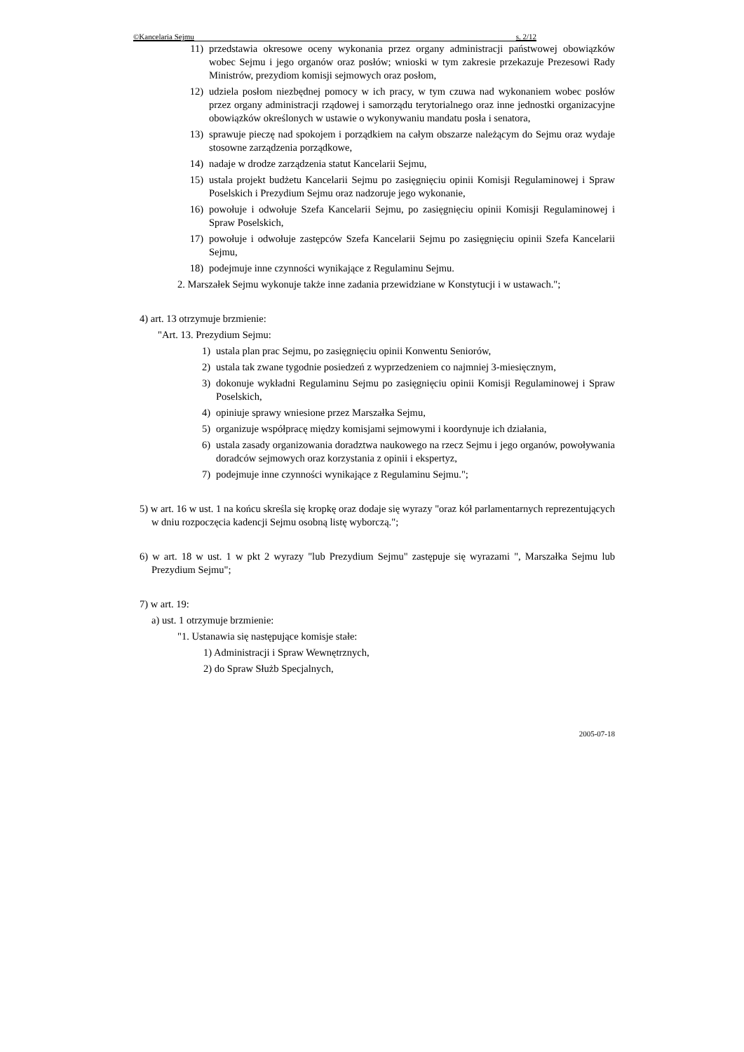©Kancelaria Sejmu s. 2/12
11) przedstawia okresowe oceny wykonania przez organy administracji państwowej obowiązków wobec Sejmu i jego organów oraz posłów; wnioski w tym zakresie przekazuje Prezesowi Rady Ministrów, prezydiom komisji sejmowych oraz posłom,
12) udziela posłom niezbędnej pomocy w ich pracy, w tym czuwa nad wykonaniem wobec posłów przez organy administracji rządowej i samorządu terytorialnego oraz inne jednostki organizacyjne obowiązków określonych w ustawie o wykonywaniu mandatu posła i senatora,
13) sprawuje pieczę nad spokojem i porządkiem na całym obszarze należącym do Sejmu oraz wydaje stosowne zarządzenia porządkowe,
14) nadaje w drodze zarządzenia statut Kancelarii Sejmu,
15) ustala projekt budżetu Kancelarii Sejmu po zasięgnięciu opinii Komisji Regulaminowej i Spraw Poselskich i Prezydium Sejmu oraz nadzoruje jego wykonanie,
16) powołuje i odwołuje Szefa Kancelarii Sejmu, po zasięgnięciu opinii Komisji Regulaminowej i Spraw Poselskich,
17) powołuje i odwołuje zastępców Szefa Kancelarii Sejmu po zasięgnięciu opinii Szefa Kancelarii Sejmu,
18) podejmuje inne czynności wynikające z Regulaminu Sejmu.
2. Marszałek Sejmu wykonuje także inne zadania przewidziane w Konstytucji i w ustawach.";
4) art. 13 otrzymuje brzmienie:
"Art. 13. Prezydium Sejmu:
1) ustala plan prac Sejmu, po zasięgnięciu opinii Konwentu Seniorów,
2) ustala tak zwane tygodnie posiedzeń z wyprzedzeniem co najmniej 3-miesięcznym,
3) dokonuje wykładni Regulaminu Sejmu po zasięgnięciu opinii Komisji Regulaminowej i Spraw Poselskich,
4) opiniuje sprawy wniesione przez Marszałka Sejmu,
5) organizuje współpracę między komisjami sejmowymi i koordynuje ich działania,
6) ustala zasady organizowania doradztwa naukowego na rzecz Sejmu i jego organów, powoływania doradców sejmowych oraz korzystania z opinii i ekspertyz,
7) podejmuje inne czynności wynikające z Regulaminu Sejmu.";
5) w art. 16 w ust. 1 na końcu skreśla się kropkę oraz dodaje się wyrazy "oraz kół parlamentarnych reprezentujących w dniu rozpoczęcia kadencji Sejmu osobną listę wyborczą.";
6) w art. 18 w ust. 1 w pkt 2 wyrazy "lub Prezydium Sejmu" zastępuje się wyrazami ", Marszałka Sejmu lub Prezydium Sejmu";
7) w art. 19:
a) ust. 1 otrzymuje brzmienie:
"1. Ustanawia się następujące komisje stałe:
1) Administracji i Spraw Wewnętrznych,
2) do Spraw Służb Specjalnych,
2005-07-18